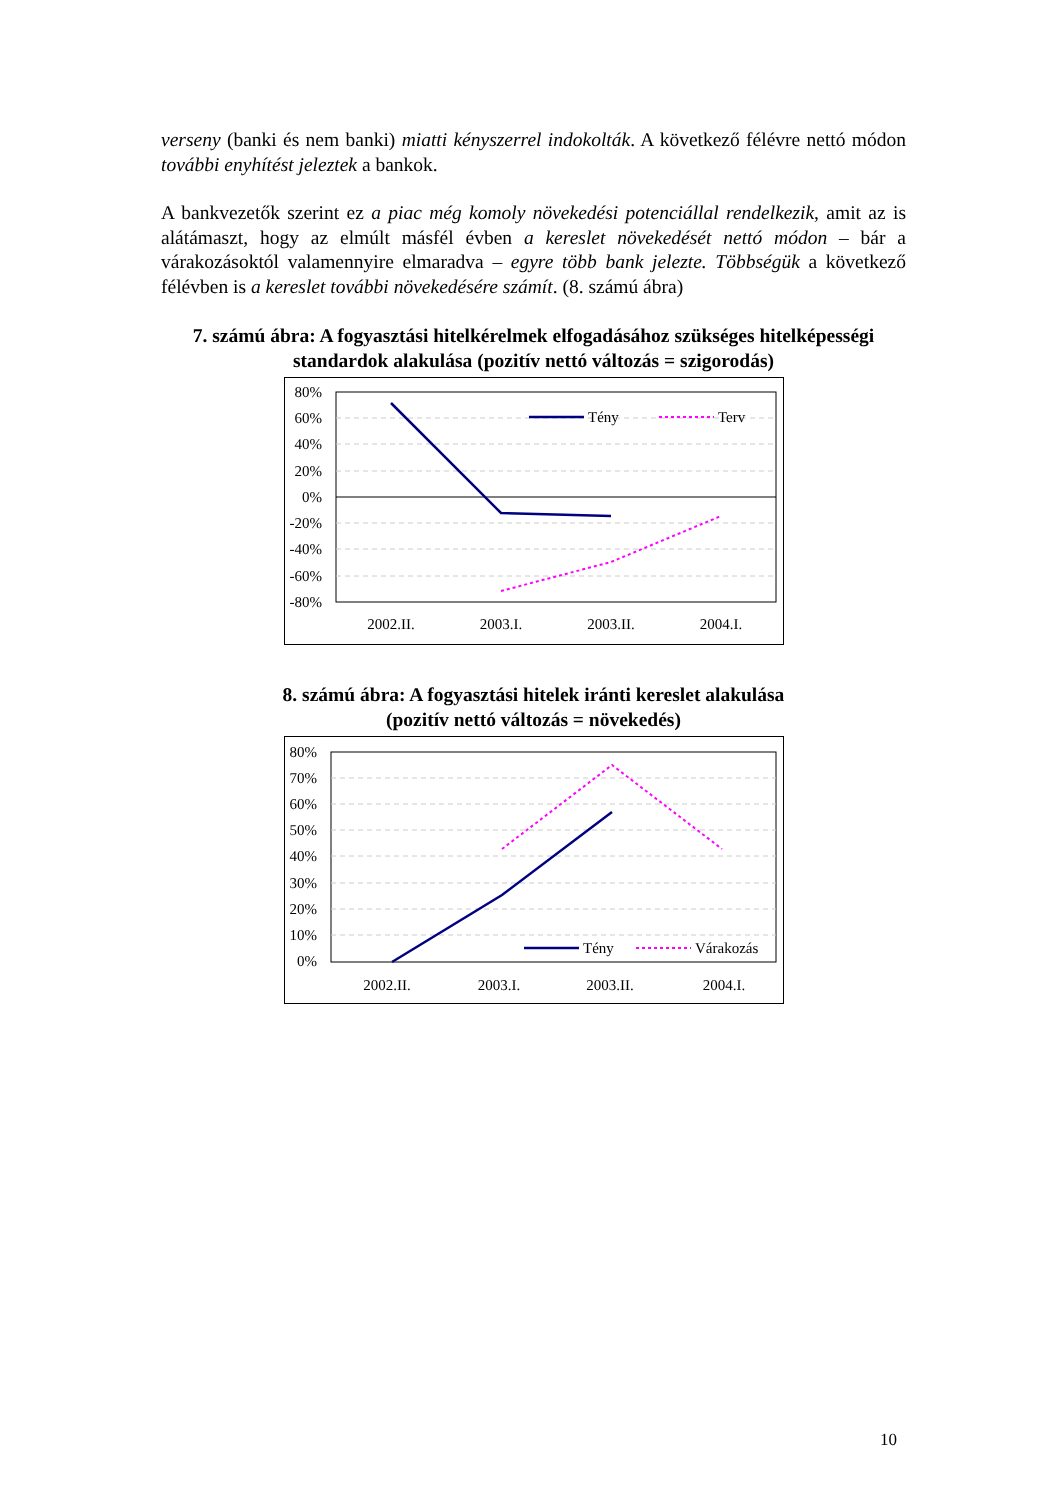verseny (banki és nem banki) miatti kényszerrel indokolták. A következő félévre nettó módon további enyhítést jeleztek a bankok.
A bankvezetők szerint ez a piac még komoly növekedési potenciállal rendelkezik, amit az is alátámaszt, hogy az elmúlt másfél évben a kereslet növekedését nettó módon – bár a várakozásoktól valamennyire elmaradva – egyre több bank jelezte. Többségük a következő félévben is a kereslet további növekedésére számít. (8. számú ábra)
7. számú ábra: A fogyasztási hitelkérelmek elfogadásához szükséges hitelképességi standardok alakulása (pozitív nettó változás = szigorodás)
80%
60%
40%
20%
0%
-20%
-40%
-60%
-80%
Tény
Terv
2002.II.
2003.I.
2003.II.
2004.I.
8. számú ábra: A fogyasztási hitelek iránti kereslet alakulása
(pozitív nettó változás = növekedés)
80%
70%
60%
50%
40%
30%
20%
10%
0%
Tény
Várakozás
2002.II.
2003.I.
2003.II.
2004.I.
10